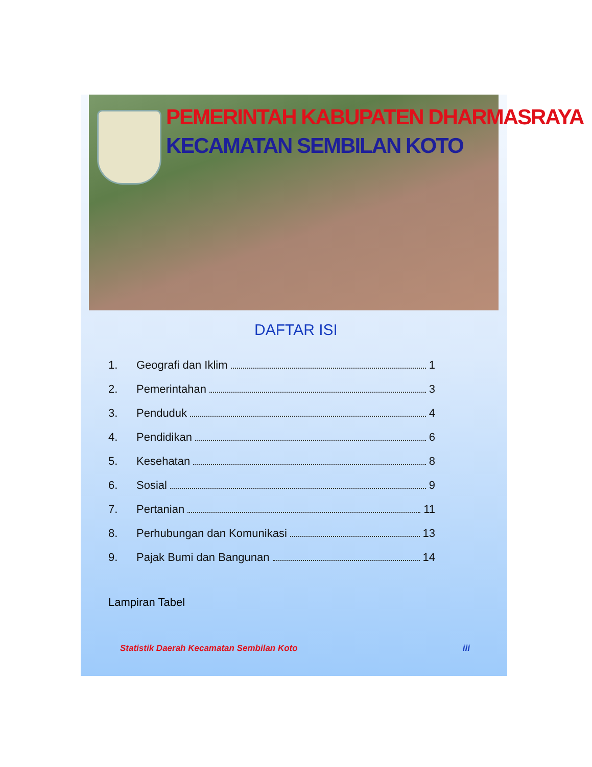PEMERINTAH KABUPATEN DHARMASRAYA
KECAMATAN SEMBILAN KOTO
DAFTAR ISI
1. Geografi dan Iklim 1
2. Pemerintahan 3
3. Penduduk 4
4. Pendidikan 6
5. Kesehatan 8
6. Sosial 9
7. Pertanian 11
8. Perhubungan dan Komunikasi 13
9. Pajak Bumi dan Bangunan 14
Lampiran Tabel
Statistik Daerah Kecamatan Sembilan Koto iii